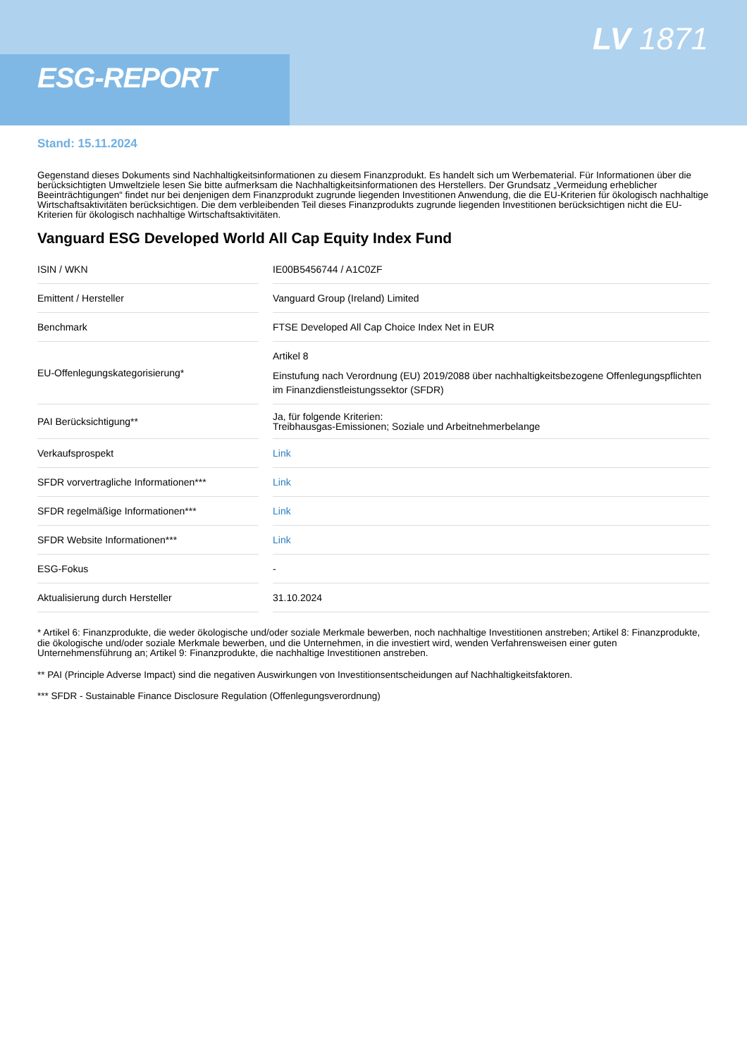ESG-REPORT
LV 1871
Stand: 15.11.2024
Gegenstand dieses Dokuments sind Nachhaltigkeitsinformationen zu diesem Finanzprodukt. Es handelt sich um Werbematerial. Für Informationen über die berücksichtigten Umweltziele lesen Sie bitte aufmerksam die Nachhaltigkeitsinformationen des Herstellers. Der Grundsatz „Vermeidung erheblicher Beeinträchtigungen“ findet nur bei denjenigen dem Finanzprodukt zugrunde liegenden Investitionen Anwendung, die die EU-Kriterien für ökologisch nachhaltige Wirtschaftsaktivitäten berücksichtigen. Die dem verbleibenden Teil dieses Finanzprodukts zugrunde liegenden Investitionen berücksichtigen nicht die EU-Kriterien für ökologisch nachhaltige Wirtschaftsaktivitäten.
Vanguard ESG Developed World All Cap Equity Index Fund
| ISIN / WKN | | IE00B5456744 / A1C0ZF |
| Emittent / Hersteller | | Vanguard Group (Ireland) Limited |
| Benchmark | | FTSE Developed All Cap Choice Index Net in EUR |
| EU-Offenlegungskategorisierung* | | Artikel 8 Einstufung nach Verordnung (EU) 2019/2088 über nachhaltigkeitsbezogene Offenlegungspflichten im Finanzdienstleistungssektor (SFDR) |
| PAI Berücksichtigung** | | Ja, für folgende Kriterien: Treibhausgas-Emissionen; Soziale und Arbeitnehmerbelange |
| Verkaufsprospekt | | Link |
| SFDR vorvertragliche Informationen*** | | Link |
| SFDR regelmäßige Informationen*** | | Link |
| SFDR Website Informationen*** | | Link |
| ESG-Fokus | | - |
| Aktualisierung durch Hersteller | | 31.10.2024 |
* Artikel 6: Finanzprodukte, die weder ökologische und/oder soziale Merkmale bewerben, noch nachhaltige Investitionen anstreben; Artikel 8: Finanzprodukte, die ökologische und/oder soziale Merkmale bewerben, und die Unternehmen, in die investiert wird, wenden Verfahrensweisen einer guten Unternehmensführung an; Artikel 9: Finanzprodukte, die nachhaltige Investitionen anstreben.
** PAI (Principle Adverse Impact) sind die negativen Auswirkungen von Investitionsentscheidungen auf Nachhaltigkeitsfaktoren.
*** SFDR - Sustainable Finance Disclosure Regulation (Offenlegungsverordnung)